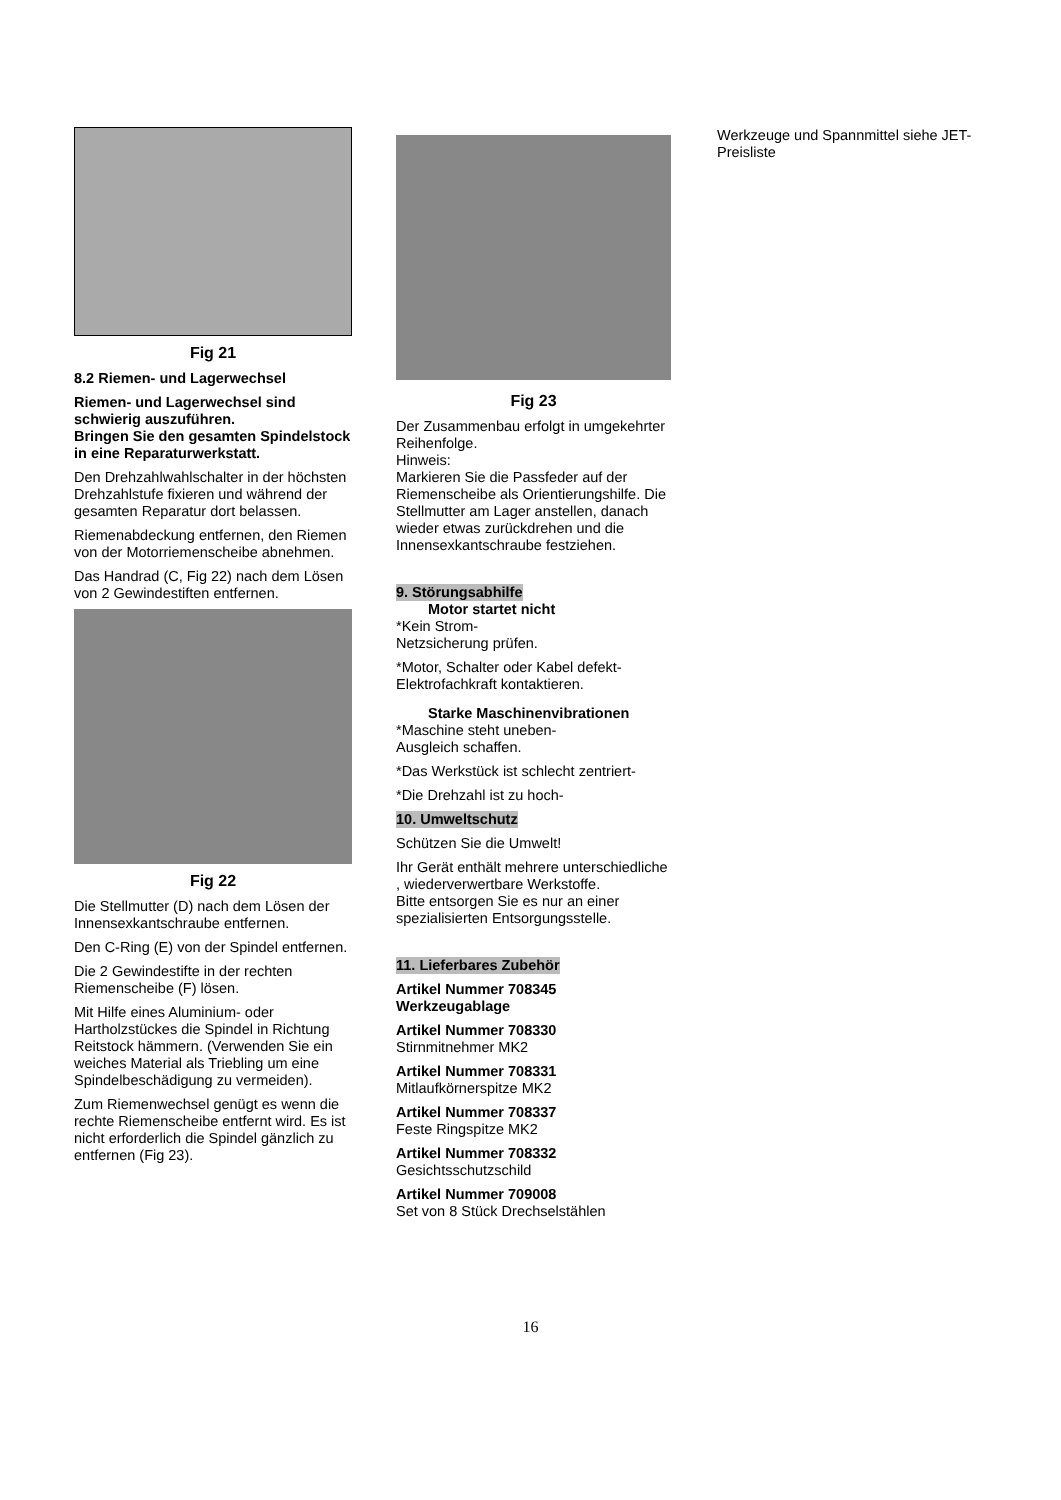Fig 21
8.2 Riemen- und Lagerwechsel
Riemen- und Lagerwechsel sind schwierig auszuführen.
Bringen Sie den gesamten Spindelstock in eine Reparaturwerkstatt.
Den Drehzahlwahlschalter in der höchsten Drehzahlstufe fixieren und während der gesamten Reparatur dort belassen.
Riemenabdeckung entfernen, den Riemen von der Motorriemenscheibe abnehmen.
Das Handrad (C, Fig 22) nach dem Lösen von 2 Gewindestiften entfernen.
Fig 22
Die Stellmutter (D) nach dem Lösen der Innensexkantschraube entfernen.
Den C-Ring (E) von der Spindel entfernen.
Die 2 Gewindestifte in der rechten Riemenscheibe (F) lösen.
Mit Hilfe eines Aluminium- oder Hartholzstückes die Spindel in Richtung Reitstock hämmern. (Verwenden Sie ein weiches Material als Triebling um eine Spindelbeschädigung zu vermeiden).
Zum Riemenwechsel genügt es wenn die rechte Riemenscheibe entfernt wird. Es ist nicht erforderlich die Spindel gänzlich zu entfernen (Fig 23).
Fig 23
Der Zusammenbau erfolgt in umgekehrter Reihenfolge.
Hinweis:
Markieren Sie die Passfeder auf der Riemenscheibe als Orientierungshilfe. Die Stellmutter am Lager anstellen, danach wieder etwas zurückdrehen und die Innensexkantschraube festziehen.
9. Störungsabhilfe
Motor startet nicht
*Kein Strom-
Netzsicherung prüfen.
*Motor, Schalter oder Kabel defekt-
Elektrofachkraft kontaktieren.
Starke Maschinenvibrationen
*Maschine steht uneben-
Ausgleich schaffen.
*Das Werkstück ist schlecht zentriert-
*Die Drehzahl ist zu hoch-
10. Umweltschutz
Schützen Sie die Umwelt!
Ihr Gerät enthält mehrere unterschiedliche , wiederverwertbare Werkstoffe.
Bitte entsorgen Sie es nur an einer spezialisierten Entsorgungsstelle.
11. Lieferbares Zubehör
Artikel Nummer 708345
Werkzeugablage
Artikel Nummer 708330
Stirnmitnehmer MK2
Artikel Nummer 708331
Mitlaufkörnerspitze MK2
Artikel Nummer 708337
Feste Ringspitze MK2
Artikel Nummer 708332
Gesichtsschutzschild
Artikel Nummer 709008
Set von 8 Stück Drechselstählen
Werkzeuge und Spannmittel siehe JET-Preisliste
16